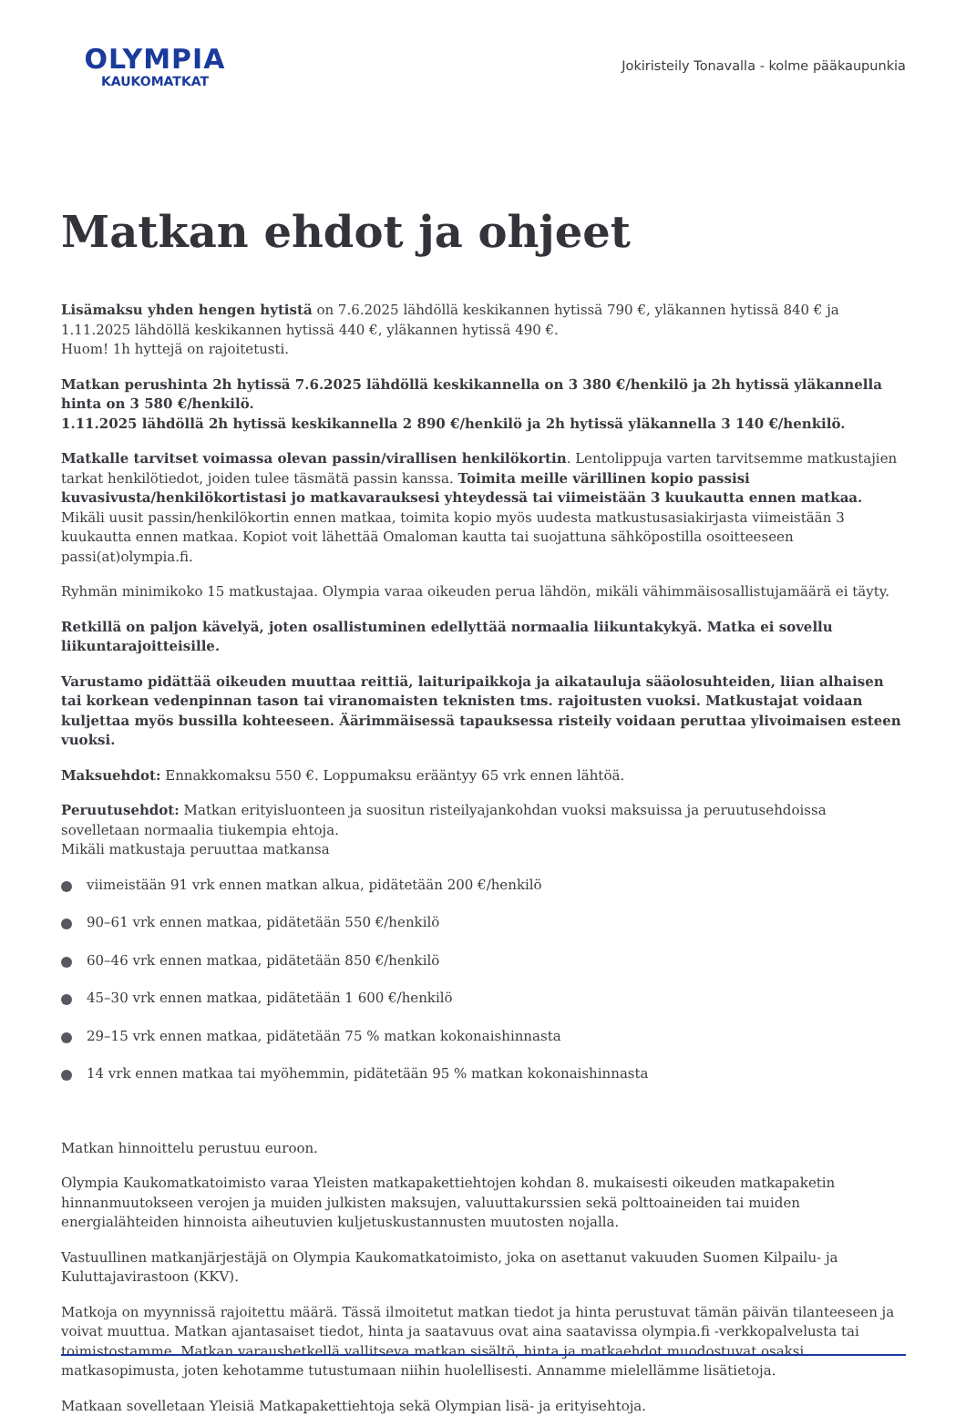OLYMPIA
KAUKOMATKAT
Jokiristeily Tonavalla - kolme pääkaupunkia
Matkan ehdot ja ohjeet
Lisämaksu yhden hengen hytistä on 7.6.2025 lähdöllä keskikannen hytissä 790 €, yläkannen hytissä 840 € ja 1.11.2025 lähdöllä keskikannen hytissä 440 €, yläkannen hytissä 490 €.
Huom! 1h hyttejä on rajoitetusti.
Matkan perushinta 2h hytissä 7.6.2025 lähdöllä keskikannella on 3 380 €/henkilö ja 2h hytissä yläkannella hinta on 3 580 €/henkilö.
1.11.2025 lähdöllä 2h hytissä keskikannella 2 890 €/henkilö ja 2h hytissä yläkannella 3 140 €/henkilö.
Matkalle tarvitset voimassa olevan passin/virallisen henkilökortin. Lentolippuja varten tarvitsemme matkustajien tarkat henkilötiedot, joiden tulee täsmätä passin kanssa. Toimita meille värillinen kopio passisi kuvasivusta/henkilökortistasi jo matkavarauksesi yhteydessä tai viimeistään 3 kuukautta ennen matkaa. Mikäli uusit passin/henkilökortin ennen matkaa, toimita kopio myös uudesta matkustusasiakirjasta viimeistään 3 kuukautta ennen matkaa. Kopiot voit lähettää Omaloman kautta tai suojattuna sähköpostilla osoitteeseen passi(at)olympia.fi.
Ryhmän minimikoko 15 matkustajaa. Olympia varaa oikeuden perua lähdön, mikäli vähimmäisosallistujamäärä ei täyty.
Retkillä on paljon kävelyä, joten osallistuminen edellyttää normaalia liikuntakykyä. Matka ei sovellu liikuntarajoitteisille.
Varustamo pidättää oikeuden muuttaa reittiä, laituripaikkoja ja aikatauluja sääolosuhteiden, liian alhaisen tai korkean vedenpinnan tason tai viranomaisten teknisten tms. rajoitusten vuoksi. Matkustajat voidaan kuljettaa myös bussilla kohteeseen. Äärimmäisessä tapauksessa risteily voidaan peruttaa ylivoimaisen esteen vuoksi.
Maksuehdot: Ennakkomaksu 550 €. Loppumaksu erääntyy 65 vrk ennen lähtöä.
Peruutusehdot: Matkan erityisluonteen ja suositun risteilyajankohdan vuoksi maksuissa ja peruutusehdoissa sovelletaan normaalia tiukempia ehtoja.
Mikäli matkustaja peruuttaa matkansa
viimeistään 91 vrk ennen matkan alkua, pidätetään 200 €/henkilö
90–61 vrk ennen matkaa, pidätetään 550 €/henkilö
60–46 vrk ennen matkaa, pidätetään 850 €/henkilö
45–30 vrk ennen matkaa, pidätetään 1 600 €/henkilö
29–15 vrk ennen matkaa, pidätetään 75 % matkan kokonaishinnasta
14 vrk ennen matkaa tai myöhemmin, pidätetään 95 % matkan kokonaishinnasta
Matkan hinnoittelu perustuu euroon.
Olympia Kaukomatkatoimisto varaa Yleisten matkapakettiehtojen kohdan 8. mukaisesti oikeuden matkapaketin hinnanmuutokseen verojen ja muiden julkisten maksujen, valuuttakurssien sekä polttoaineiden tai muiden energialähteiden hinnoista aiheutuvien kuljetuskustannusten muutosten nojalla.
Vastuullinen matkanjärjestäjä on Olympia Kaukomatkatoimisto, joka on asettanut vakuuden Suomen Kilpailu- ja Kuluttajavirastoon (KKV).
Matkoja on myynnissä rajoitettu määrä. Tässä ilmoitetut matkan tiedot ja hinta perustuvat tämän päivän tilanteeseen ja voivat muuttua. Matkan ajantasaiset tiedot, hinta ja saatavuus ovat aina saatavissa olympia.fi -verkkopalvelusta tai toimistostamme. Matkan varaushetkellä vallitseva matkan sisältö, hinta ja matkaehdot muodostuvat osaksi matkasopimusta, joten kehotamme tutustumaan niihin huolellisesti. Annamme mielellämme lisätietoja.
Matkaan sovelletaan Yleisiä Matkapakettiehtoja sekä Olympian lisä- ja erityisehtoja.